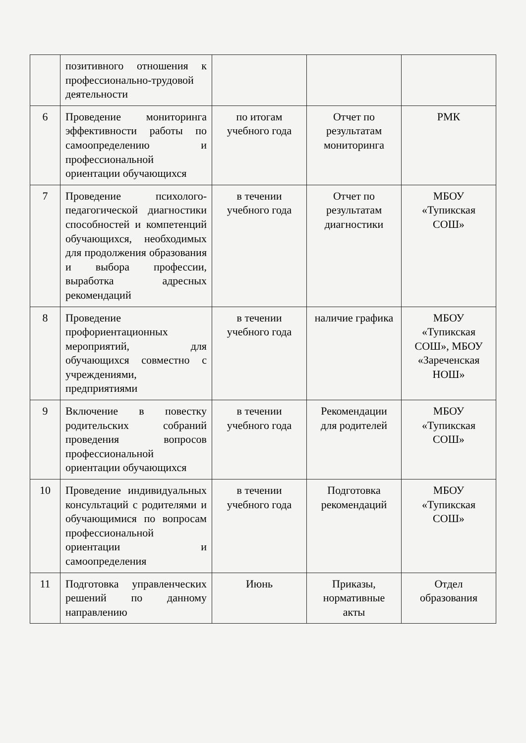| | позитивного отношения к профессионально-трудовой деятельности | | | |
| 6 | Проведение мониторинга эффективности работы по самоопределению и профессиональной ориентации обучающихся | по итогам учебного года | Отчет по результатам мониторинга | РМК |
| 7 | Проведение психолого-педагогической диагностики способностей и компетенций обучающихся, необходимых для продолжения образования и выбора профессии, выработка адресных рекомендаций | в течении учебного года | Отчет по результатам диагностики | МБОУ «Тупикская СОШ» |
| 8 | Проведение профориентационных мероприятий, для обучающихся совместно с учреждениями, предприятиями | в течении учебного года | наличие графика | МБОУ «Тупикская СОШ», МБОУ «Зареченская НОШ» |
| 9 | Включение в повестку родительских собраний проведения вопросов профессиональной ориентации обучающихся | в течении учебного года | Рекомендации для родителей | МБОУ «Тупикская СОШ» |
| 10 | Проведение индивидуальных консультаций с родителями и обучающимися по вопросам профессиональной ориентации и самоопределения | в течении учебного года | Подготовка рекомендаций | МБОУ «Тупикская СОШ» |
| 11 | Подготовка управленческих решений по данному направлению | Июнь | Приказы, нормативные акты | Отдел образования |